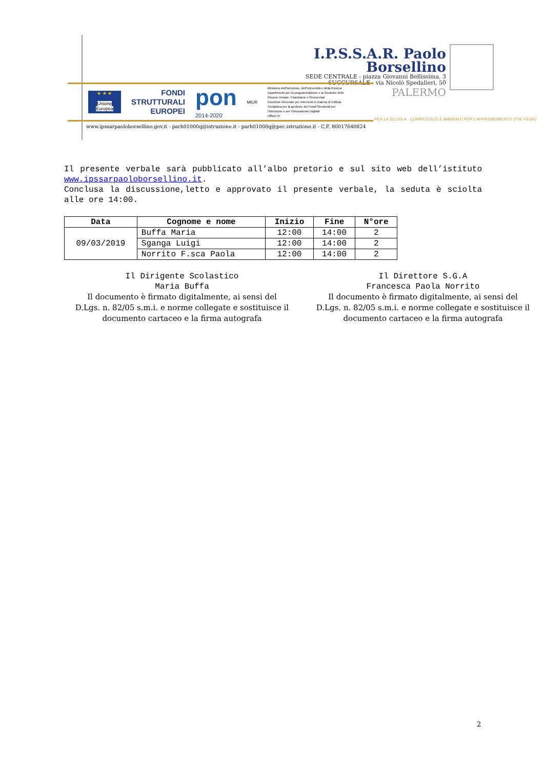I.P.S.S.A.R. Paolo Borsellino
SEDE CENTRALE - piazza Giovanni Bellissima, 3
SUCCURSALE - via Nicolò Spedalieri, 50
PALERMO
★ ★ ★
Unione Europea
FONDI
STRUTTURALI
EUROPEI
pon
2014-2020
MIUR
Ministero dell'Istruzione, dell'Università e della Ricerca
Dipartimento per la programmazione e la Gestione delle
Risorse Umane, Finanziarie e Strumentali
Direzione Generale per interventi in materia di Edilizia
Scolastica per la gestione dei Fondi Strutturali per
l'Istruzione e per l'Innovazione Digitale
Ufficio IV
PER LA SCUOLA - COMPETENZE E AMBIENTI PER L'APPRENDIMENTO (FSE-FESR)
www.ipssarpaoloborsellino.gov.it - parh01000q@istruzione.it - parh01000q@pec.istruzione.it - C.F. 80017640824
Il presente verbale sarà pubblicato all’albo pretorio e sul sito web dell’istituto www.ipssarpaoloborsellino.it.
Conclusa la discussione,letto e approvato il presente verbale, la seduta è sciolta alle ore 14:00.
| Data | Cognome e nome | Inizio | Fine | N°ore |
| --- | --- | --- | --- | --- |
| 09/03/2019 | Buffa Maria | 12:00 | 14:00 | 2 |
| | Sganga Luigi | 12:00 | 14:00 | 2 |
| | Norrito F.sca Paola | 12:00 | 14:00 | 2 |
Il Dirigente Scolastico
Maria Buffa
Il documento è firmato digitalmente, ai sensi del D.Lgs. n. 82/05 s.m.i. e norme collegate e sostituisce il documento cartaceo e la firma autografa
Il Direttore S.G.A
Francesca Paola Norrito
Il documento è firmato digitalmente, ai sensi del D.Lgs. n. 82/05 s.m.i. e norme collegate e sostituisce il documento cartaceo e la firma autografa
2